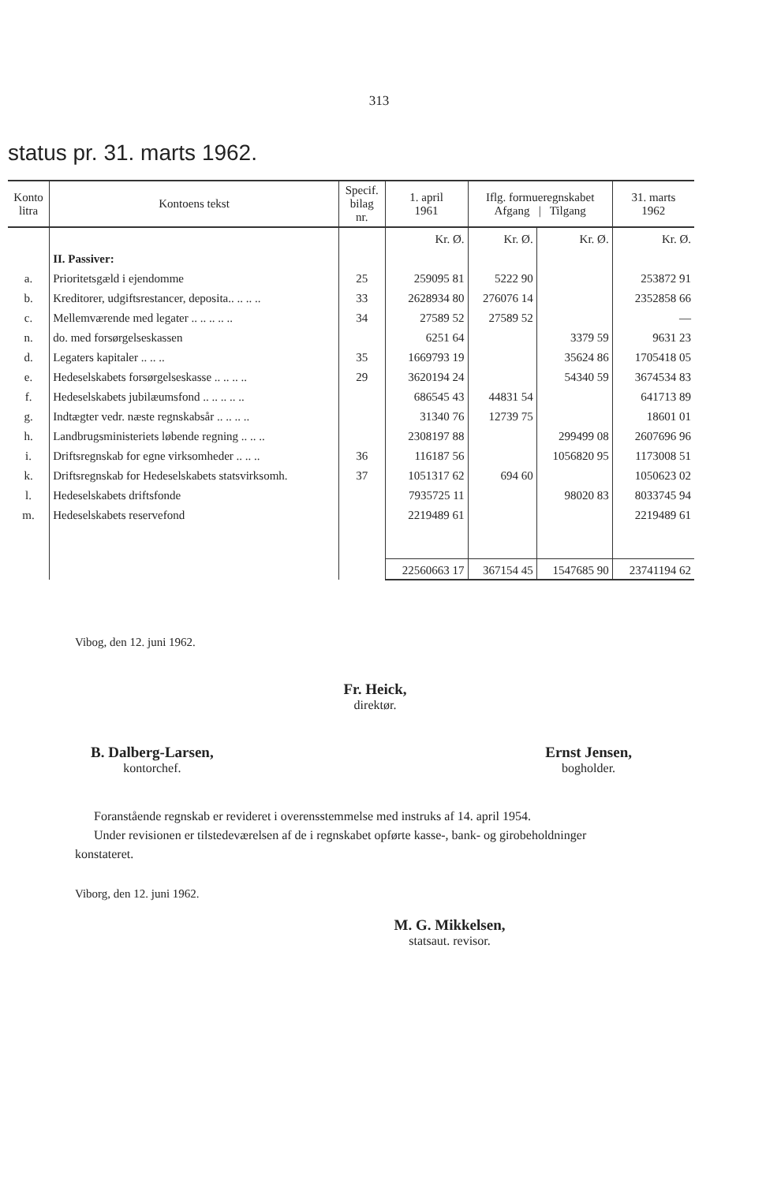313
status pr. 31. marts 1962.
| Konto litra | Kontoens tekst | Specif. bilag nr. | 1. april 1961 | Iflg. formueregnskabet Afgang / Tilgang | | 31. marts 1962 |
| --- | --- | --- | --- | --- | --- | --- |
| | | | Kr. Ø. | Kr. Ø. | Kr. Ø. | Kr. Ø. |
| | II. Passiver: | | | | | |
| a. | Prioritetsgæld i ejendomme | 25 | 259095 81 | 5222 90 | | 253872 91 |
| b. | Kreditorer, udgiftsrestancer, deposita.. .. .. .. | 33 | 2628934 80 | 276076 14 | | 2352858 66 |
| c. | Mellemværende med legater .. .. .. .. .. | 34 | 27589 52 | 27589 52 | | — |
| n. | do. med forsørgelseskassen | | 6251 64 | | 3379 59 | 9631 23 |
| d. | Legaters kapitaler .. .. .. | 35 | 1669793 19 | | 35624 86 | 1705418 05 |
| e. | Hedeselskabets forsørgelseskasse .. .. .. .. | 29 | 3620194 24 | | 54340 59 | 3674534 83 |
| f. | Hedeselskabets jubilæumsfond .. .. .. .. .. | | 686545 43 | 44831 54 | | 641713 89 |
| g. | Indtægter vedr. næste regnskabsår .. .. .. .. | | 31340 76 | 12739 75 | | 18601 01 |
| h. | Landbrugsministeriets løbende regning .. .. .. | | 2308197 88 | | 299499 08 | 2607696 96 |
| i. | Driftsregnskab for egne virksomheder .. .. .. | 36 | 116187 56 | | 1056820 95 | 1173008 51 |
| k. | Driftsregnskab for Hedeselskabets statsvirksomh. | 37 | 1051317 62 | 694 60 | | 1050623 02 |
| l. | Hedeselskabets driftsfonde | | 7935725 11 | | 98020 83 | 8033745 94 |
| m. | Hedeselskabets reservefond | | 2219489 61 | | | 2219489 61 |
| | | | 22560663 17 | 367154 45 | 1547685 90 | 23741194 62 |
Vibog, den 12. juni 1962.
Fr. Heick,
direktør.
B. Dalberg-Larsen,
kontorchef.
Ernst Jensen,
bogholder.
Foranstående regnskab er revideret i overensstemmelse med instruks af 14. april 1954.
Under revisionen er tilstedeværelsen af de i regnskabet opførte kasse-, bank- og girobeholdninger konstateret.
Viborg, den 12. juni 1962.
M. G. Mikkelsen,
statsaut. revisor.